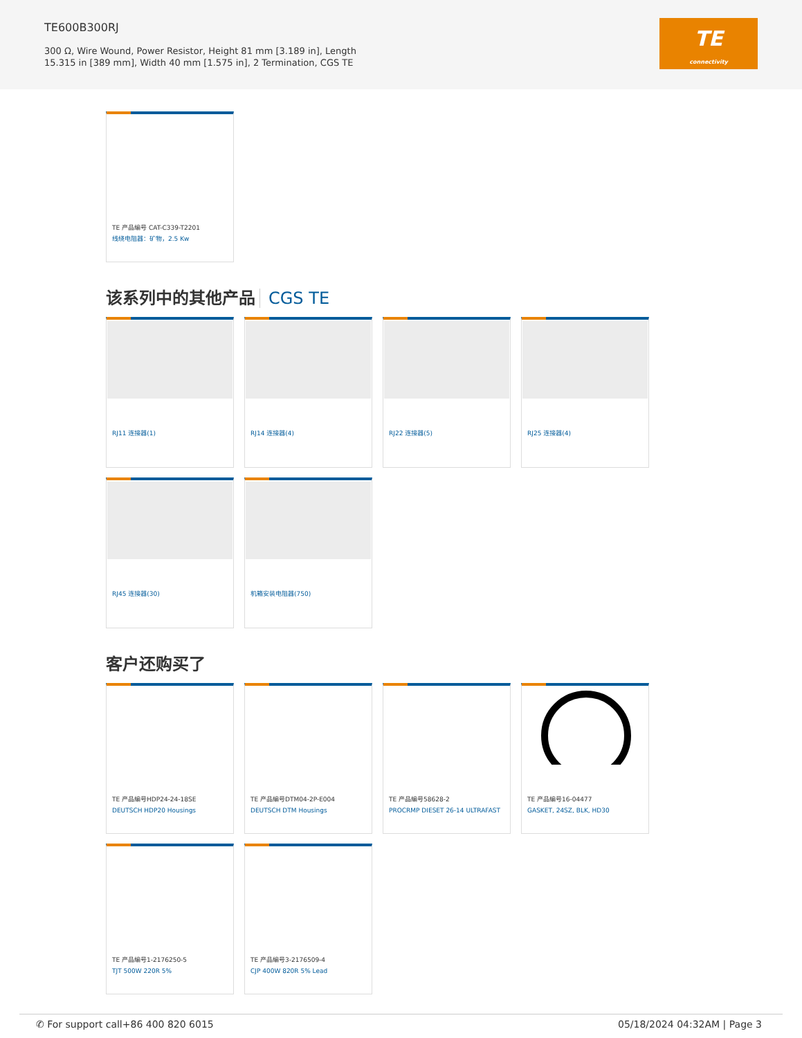TE600B300RJ
300 Ω, Wire Wound, Power Resistor, Height 81 mm [3.189 in], Length 15.315 in [389 mm], Width 40 mm [1.575 in], 2 Termination, CGS TE
TE
connectivity
TE 产品编号 CAT-C339-T2201
线绕电阻器：矿物，2.5 Kw
该系列中的其他产品 CGS TE
RJ11 连接器(1)
RJ14 连接器(4)
RJ22 连接器(5)
RJ25 连接器(4)
RJ45 连接器(30)
机箱安装电阻器(750)
客户还购买了
TE 产品编号HDP24-24-18SE
DEUTSCH HDP20 Housings
TE 产品编号DTM04-2P-E004
DEUTSCH DTM Housings
TE 产品编号58628-2
PROCRMP DIESET 26-14 ULTRAFAST
TE 产品编号16-04477
GASKET, 24SZ, BLK, HD30
TE 产品编号1-2176250-5
TJT 500W 220R 5%
TE 产品编号3-2176509-4
CJP 400W 820R 5% Lead
✆ For support call+86 400 820 6015 05/18/2024 04:32AM | Page 3